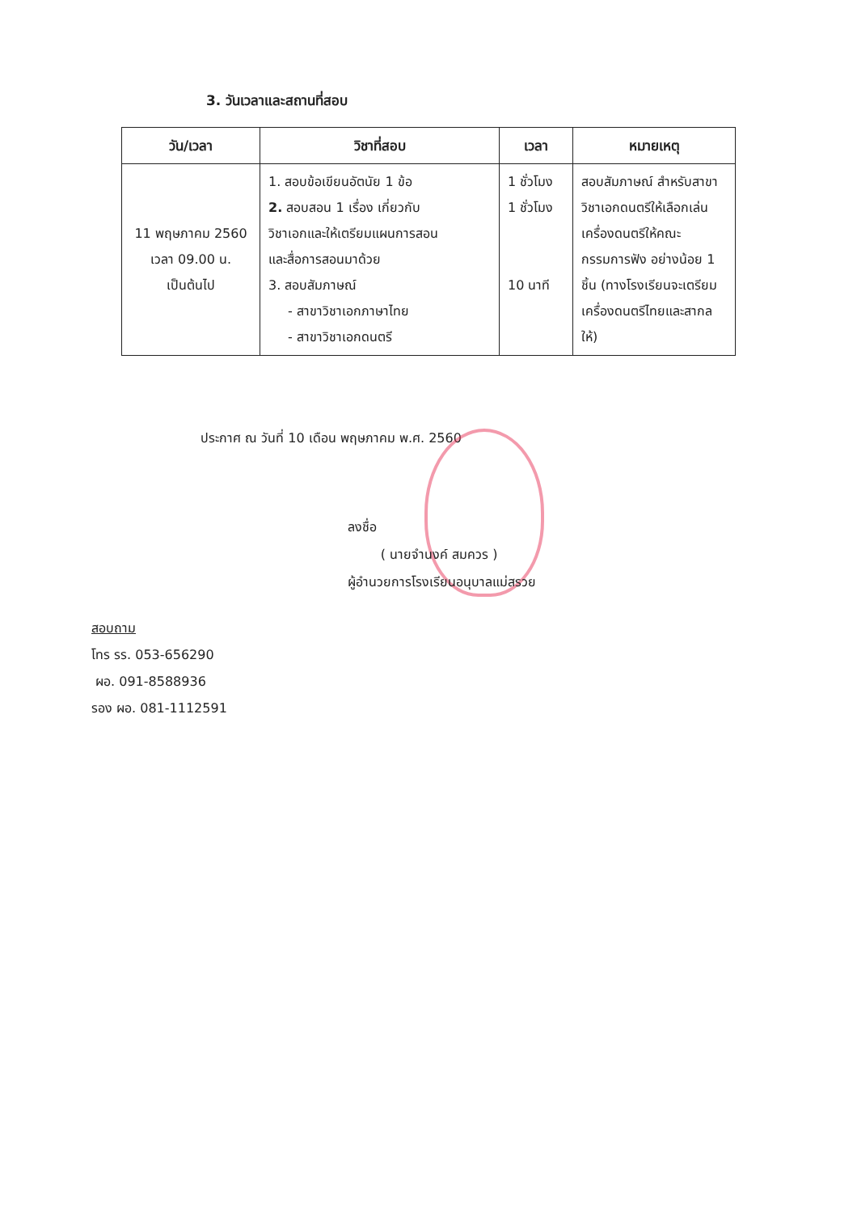3. วันเวลาและสถานที่สอบ
| วัน/เวลา | วิชาที่สอบ | เวลา | หมายเหตุ |
| --- | --- | --- | --- |
| 11 พฤษภาคม 2560 เวลา 09.00 น. เป็นต้นไป | 1. สอบข้อเขียนอัตนัย 1 ข้อ 2. สอบสอน 1 เรื่อง เกี่ยวกับ วิชาเอกและให้เตรียมแผนการสอน และสื่อการสอนมาด้วย 3. สอบสัมภาษณ์ - สาขาวิชาเอกภาษาไทย - สาขาวิชาเอกดนตรี | 1 ชั่วโมง 1 ชั่วโมง 10 นาที | สอบสัมภาษณ์ สำหรับสาขาวิชาเอกดนตรีให้เลือกเล่นเครื่องดนตรีให้คณะกรรมการฟัง อย่างน้อย 1 ชิ้น (ทางโรงเรียนจะเตรียมเครื่องดนตรีไทยและสากลให้) |
ประกาศ ณ วันที่ 10 เดือน พฤษภาคม พ.ศ. 2560
ลงชื่อ
( นายจำนงค์ สมควร )
ผู้อำนวยการโรงเรียนอนุบาลแม่สรวย
สอบถาม
โทร รร. 053-656290
ผอ. 091-8588936
รอง ผอ. 081-1112591